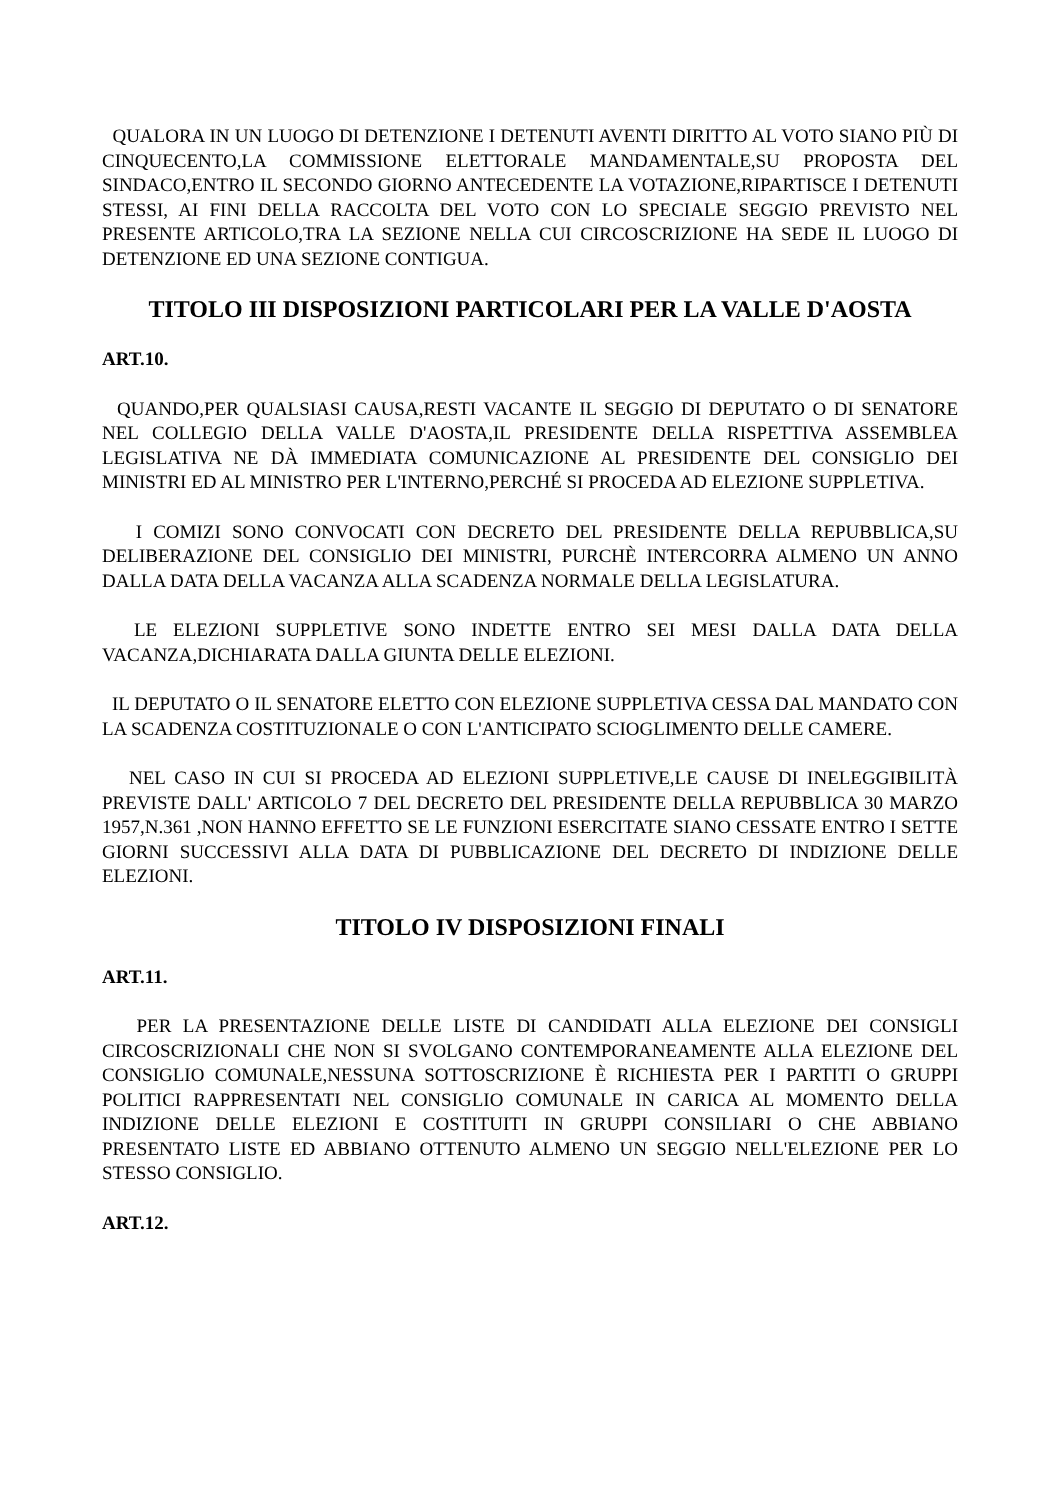QUALORA IN UN LUOGO DI DETENZIONE I DETENUTI AVENTI DIRITTO AL VOTO SIANO PIÙ DI CINQUECENTO,LA COMMISSIONE ELETTORALE MANDAMENTALE,SU PROPOSTA DEL SINDACO,ENTRO IL SECONDO GIORNO ANTECEDENTE LA VOTAZIONE,RIPARTISCE I DETENUTI STESSI, AI FINI DELLA RACCOLTA DEL VOTO CON LO SPECIALE SEGGIO PREVISTO NEL PRESENTE ARTICOLO,TRA LA SEZIONE NELLA CUI CIRCOSCRIZIONE HA SEDE IL LUOGO DI DETENZIONE ED UNA SEZIONE CONTIGUA.
TITOLO III DISPOSIZIONI PARTICOLARI PER LA VALLE D'AOSTA
ART.10.
QUANDO,PER QUALSIASI CAUSA,RESTI VACANTE IL SEGGIO DI DEPUTATO O DI SENATORE NEL COLLEGIO DELLA VALLE D'AOSTA,IL PRESIDENTE DELLA RISPETTIVA ASSEMBLEA LEGISLATIVA NE DÀ IMMEDIATA COMUNICAZIONE AL PRESIDENTE DEL CONSIGLIO DEI MINISTRI ED AL MINISTRO PER L'INTERNO,PERCHÉ SI PROCEDA AD ELEZIONE SUPPLETIVA.
I COMIZI SONO CONVOCATI CON DECRETO DEL PRESIDENTE DELLA REPUBBLICA,SU DELIBERAZIONE DEL CONSIGLIO DEI MINISTRI, PURCHÈ INTERCORRA ALMENO UN ANNO DALLA DATA DELLA VACANZA ALLA SCADENZA NORMALE DELLA LEGISLATURA.
LE ELEZIONI SUPPLETIVE SONO INDETTE ENTRO SEI MESI DALLA DATA DELLA VACANZA,DICHIARATA DALLA GIUNTA DELLE ELEZIONI.
IL DEPUTATO O IL SENATORE ELETTO CON ELEZIONE SUPPLETIVA CESSA DAL MANDATO CON LA SCADENZA COSTITUZIONALE O CON L'ANTICIPATO SCIOGLIMENTO DELLE CAMERE.
NEL CASO IN CUI SI PROCEDA AD ELEZIONI SUPPLETIVE,LE CAUSE DI INELEGGIBILITÀ PREVISTE DALL' ARTICOLO 7 DEL DECRETO DEL PRESIDENTE DELLA REPUBBLICA 30 MARZO 1957,N.361 ,NON HANNO EFFETTO SE LE FUNZIONI ESERCITATE SIANO CESSATE ENTRO I SETTE GIORNI SUCCESSIVI ALLA DATA DI PUBBLICAZIONE DEL DECRETO DI INDIZIONE DELLE ELEZIONI.
TITOLO IV DISPOSIZIONI FINALI
ART.11.
PER LA PRESENTAZIONE DELLE LISTE DI CANDIDATI ALLA ELEZIONE DEI CONSIGLI CIRCOSCRIZIONALI CHE NON SI SVOLGANO CONTEMPORANEAMENTE ALLA ELEZIONE DEL CONSIGLIO COMUNALE,NESSUNA SOTTOSCRIZIONE È RICHIESTA PER I PARTITI O GRUPPI POLITICI RAPPRESENTATI NEL CONSIGLIO COMUNALE IN CARICA AL MOMENTO DELLA INDIZIONE DELLE ELEZIONI E COSTITUITI IN GRUPPI CONSILIARI O CHE ABBIANO PRESENTATO LISTE ED ABBIANO OTTENUTO ALMENO UN SEGGIO NELL'ELEZIONE PER LO STESSO CONSIGLIO.
ART.12.